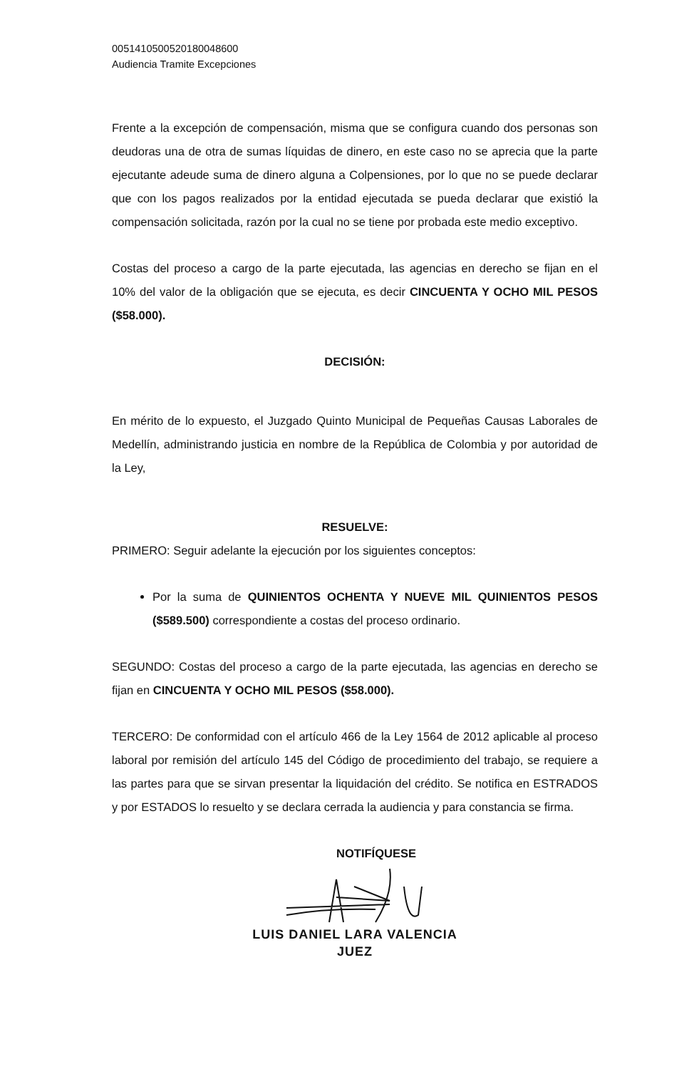00514105005201800486​00
Audiencia Tramite Excepciones
Frente a la excepción de compensación, misma que se configura cuando dos personas son deudoras una de otra de sumas líquidas de dinero, en este caso no se aprecia que la parte ejecutante adeude suma de dinero alguna a Colpensiones, por lo que no se puede declarar que con los pagos realizados por la entidad ejecutada se pueda declarar que existió la compensación solicitada, razón por la cual no se tiene por probada este medio exceptivo.
Costas del proceso a cargo de la parte ejecutada, las agencias en derecho se fijan en el 10% del valor de la obligación que se ejecuta, es decir CINCUENTA Y OCHO MIL PESOS ($58.000).
DECISIÓN:
En mérito de lo expuesto, el Juzgado Quinto Municipal de Pequeñas Causas Laborales de Medellín, administrando justicia en nombre de la República de Colombia y por autoridad de la Ley,
RESUELVE:
PRIMERO: Seguir adelante la ejecución por los siguientes conceptos:
Por la suma de QUINIENTOS OCHENTA Y NUEVE MIL QUINIENTOS PESOS ($589.500) correspondiente a costas del proceso ordinario.
SEGUNDO: Costas del proceso a cargo de la parte ejecutada, las agencias en derecho se fijan en CINCUENTA Y OCHO MIL PESOS ($58.000).
TERCERO: De conformidad con el artículo 466 de la Ley 1564 de 2012 aplicable al proceso laboral por remisión del artículo 145 del Código de procedimiento del trabajo, se requiere a las partes para que se sirvan presentar la liquidación del crédito. Se notifica en ESTRADOS y por ESTADOS lo resuelto y se declara cerrada la audiencia y para constancia se firma.
NOTIFÍQUESE
LUIS DANIEL LARA VALENCIA
JUEZ